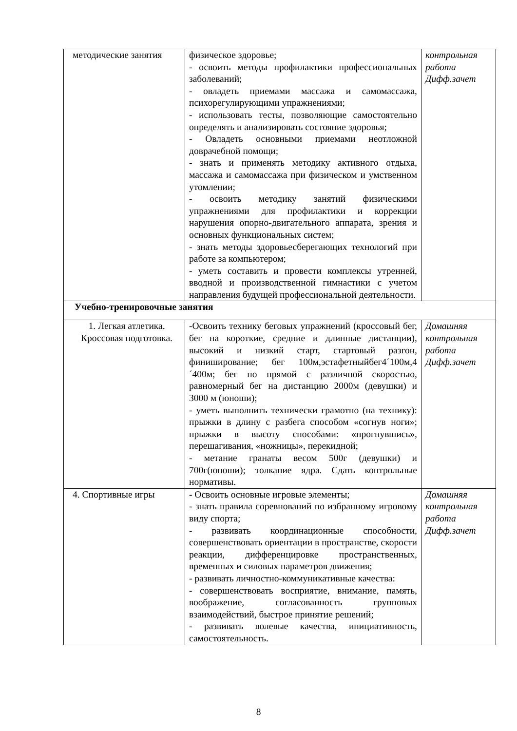| методические занятия | физическое здоровье; - освоить методы профилактики профессиональных заболеваний; - овладеть приемами массажа и самомассажа, психорегулирующими упражнениями; - использовать тесты, позволяющие самостоятельно определять и анализировать состояние здоровья; - Овладеть основными приемами неотложной доврачебной помощи; - знать и применять методику активного отдыха, массажа и самомассажа при физическом и умственном утомлении; - освоить методику занятий физическими упражнениями для профилактики и коррекции нарушения опорно-двигательного аппарата, зрения и основных функциональных систем; - знать методы здоровьесберегающих технологий при работе за компьютером; - уметь составить и провести комплексы утренней, вводной и производственной гимнастики с учетом направления будущей профессиональной деятельности. | контрольная работа Дифф.зачет |
| Учебно-тренировочные занятия | | |
| 1. Легкая атлетика. Кроссовая подготовка. | -Освоить технику беговых упражнений (кроссовый бег, бег на короткие, средние и длинные дистанции), высокий и низкий старт, стартовый разгон, финиширование; бег 100м,эстафетныйбег4´100м,4´400м; бег по прямой с различной скоростью, равномерный бег на дистанцию 2000м (девушки) и 3000 м (юноши); - уметь выполнить технически грамотно (на технику): прыжки в длину с разбега способом «согнув ноги»; прыжки в высоту способами: «прогнувшись», перешагивания, «ножницы», перекидной; - метание гранаты весом 500г (девушки) и 700г(юноши); толкание ядра. Сдать контрольные нормативы. | Домашняя контрольная работа Дифф.зачет |
| 4. Спортивные игры | - Освоить основные игровые элементы; - знать правила соревнований по избранному игровому виду спорта; - развивать координационные способности, совершенствовать ориентации в пространстве, скорости реакции, дифференцировке пространственных, временных и силовых параметров движения; - развивать личностно-коммуникативные качества: - совершенствовать восприятие, внимание, память, воображение, согласованность групповых взаимодействий, быстрое принятие решений; - развивать волевые качества, инициативность, самостоятельность. | Домашняя контрольная работа Дифф.зачет |
8